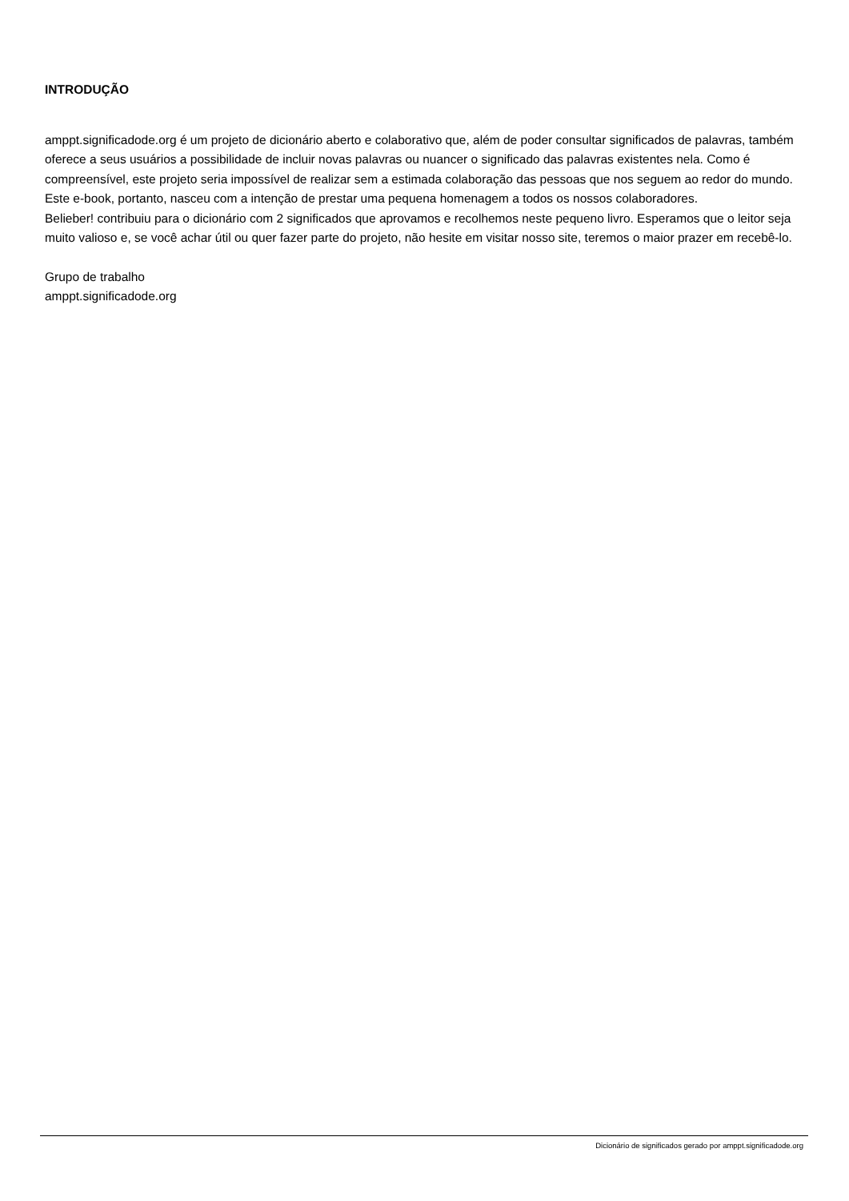INTRODUÇÃO
amppt.significadode.org é um projeto de dicionário aberto e colaborativo que, além de poder consultar significados de palavras, também oferece a seus usuários a possibilidade de incluir novas palavras ou nuancer o significado das palavras existentes nela. Como é compreensível, este projeto seria impossível de realizar sem a estimada colaboração das pessoas que nos seguem ao redor do mundo. Este e-book, portanto, nasceu com a intenção de prestar uma pequena homenagem a todos os nossos colaboradores.
Belieber! contribuiu para o dicionário com 2 significados que aprovamos e recolhemos neste pequeno livro. Esperamos que o leitor seja muito valioso e, se você achar útil ou quer fazer parte do projeto, não hesite em visitar nosso site, teremos o maior prazer em recebê-lo.
Grupo de trabalho
amppt.significadode.org
Dicionário de significados gerado por amppt.significadode.org